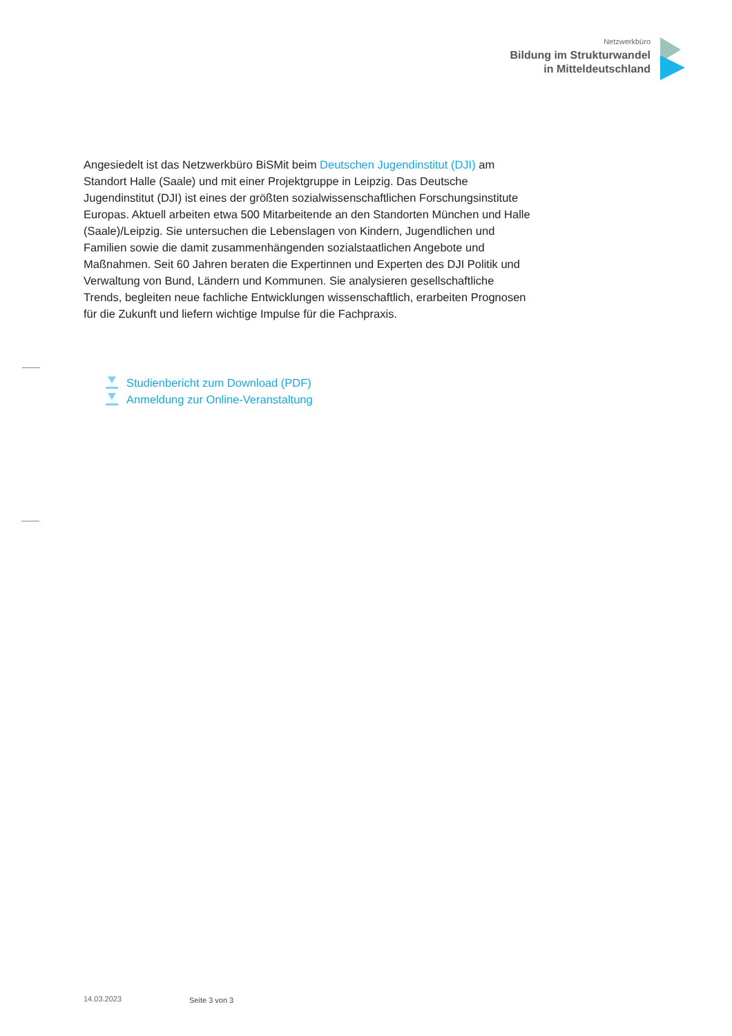Netzwerkbüro
Bildung im Strukturwandel
in Mitteldeutschland
Angesiedelt ist das Netzwerkbüro BiSMit beim Deutschen Jugendinstitut (DJI) am Standort Halle (Saale) und mit einer Projektgruppe in Leipzig. Das Deutsche Jugendinstitut (DJI) ist eines der größten sozialwissenschaftlichen Forschungsinstitute Europas. Aktuell arbeiten etwa 500 Mitarbeitende an den Standorten München und Halle (Saale)/Leipzig. Sie untersuchen die Lebenslagen von Kindern, Jugendlichen und Familien sowie die damit zusammenhängenden sozialstaatlichen Angebote und Maßnahmen. Seit 60 Jahren beraten die Expertinnen und Experten des DJI Politik und Verwaltung von Bund, Ländern und Kommunen. Sie analysieren gesellschaftliche Trends, begleiten neue fachliche Entwicklungen wissenschaftlich, erarbeiten Prognosen für die Zukunft und liefern wichtige Impulse für die Fachpraxis.
Studienbericht zum Download (PDF)
Anmeldung zur Online-Veranstaltung
14.03.2023 Seite 3 von 3